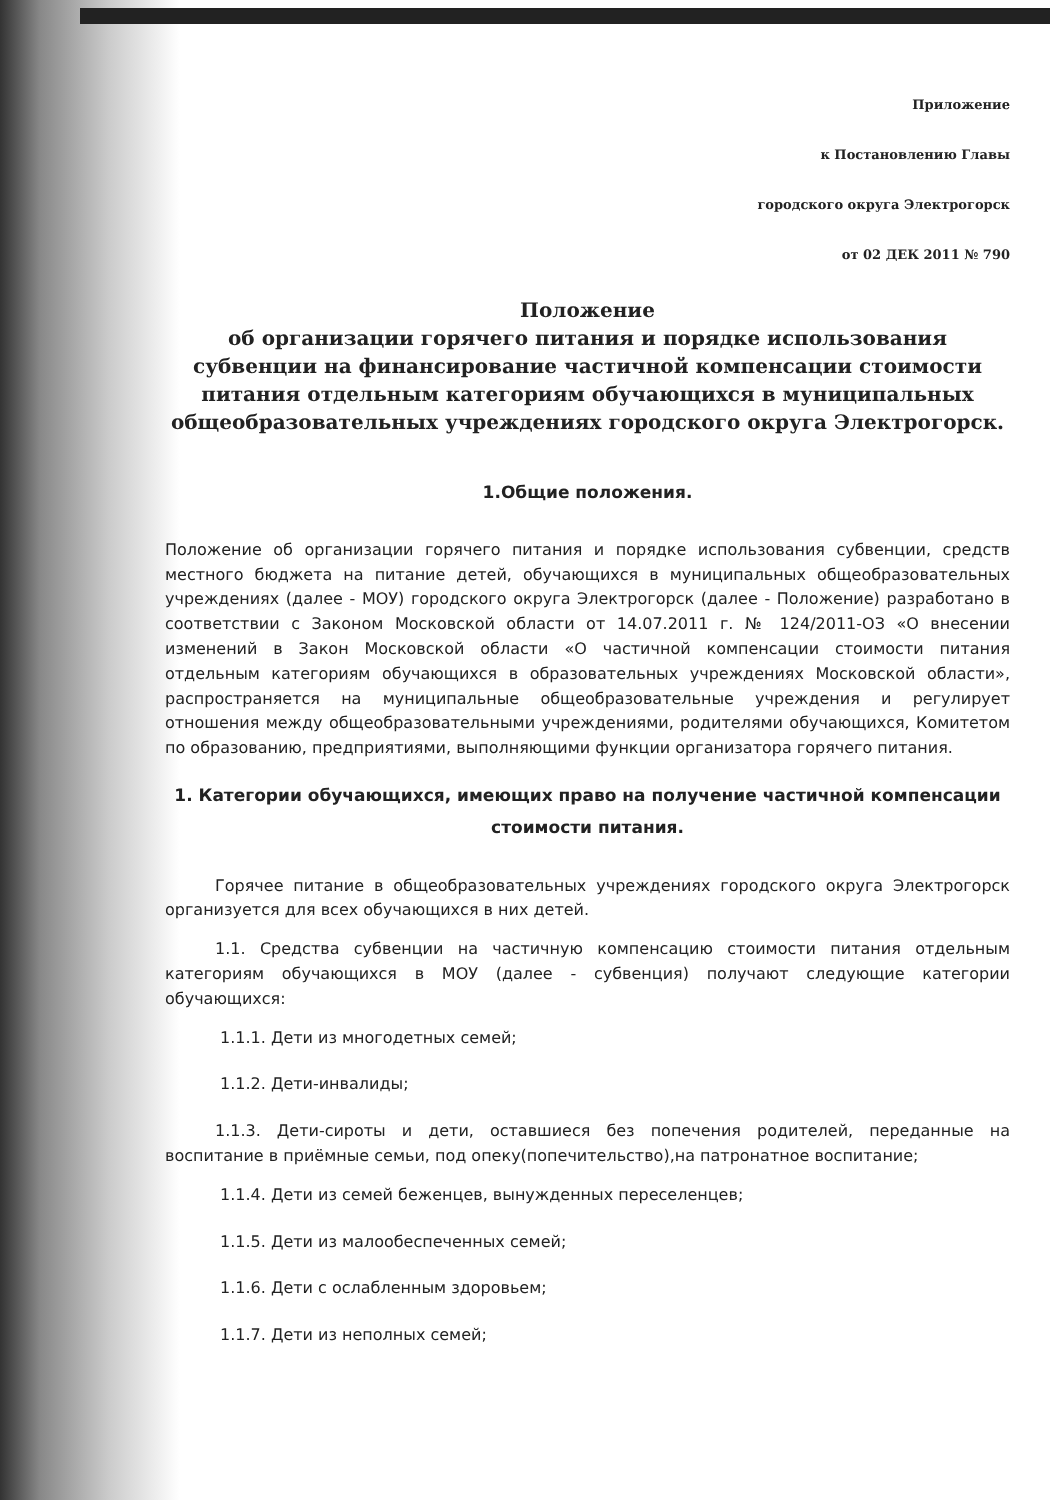Приложение
к Постановлению Главы
городского округа Электрогорск
от 02 ДЕК 2011 № 790
Положение
об организации горячего питания и порядке использования субвенции на финансирование частичной компенсации стоимости питания отдельным категориям обучающихся в муниципальных общеобразовательных учреждениях городского округа Электрогорск.
1.Общие положения.
Положение об организации горячего питания и порядке использования субвенции, средств местного бюджета на питание детей, обучающихся в муниципальных общеобразовательных учреждениях (далее - МОУ) городского округа Электрогорск (далее - Положение) разработано в соответствии с Законом Московской области от 14.07.2011 г. № 124/2011-ОЗ «О внесении изменений в Закон Московской области «О частичной компенсации стоимости питания отдельным категориям обучающихся в образовательных учреждениях Московской области», распространяется на муниципальные общеобразовательные учреждения и регулирует отношения между общеобразовательными учреждениями, родителями обучающихся, Комитетом по образованию, предприятиями, выполняющими функции организатора горячего питания.
1. Категории обучающихся, имеющих право на получение частичной компенсации стоимости питания.
Горячее питание в общеобразовательных учреждениях городского округа Электрогорск организуется для всех обучающихся в них детей.
1.1. Средства субвенции на частичную компенсацию стоимости питания отдельным категориям обучающихся в МОУ (далее - субвенция) получают следующие категории обучающихся:
1.1.1. Дети из многодетных семей;
1.1.2. Дети-инвалиды;
1.1.3. Дети-сироты и дети, оставшиеся без попечения родителей, переданные на воспитание в приёмные семьи, под опеку(попечительство),на патронатное воспитание;
1.1.4. Дети из семей беженцев, вынужденных переселенцев;
1.1.5. Дети из малообеспеченных семей;
1.1.6. Дети с ослабленным здоровьем;
1.1.7. Дети из неполных семей;